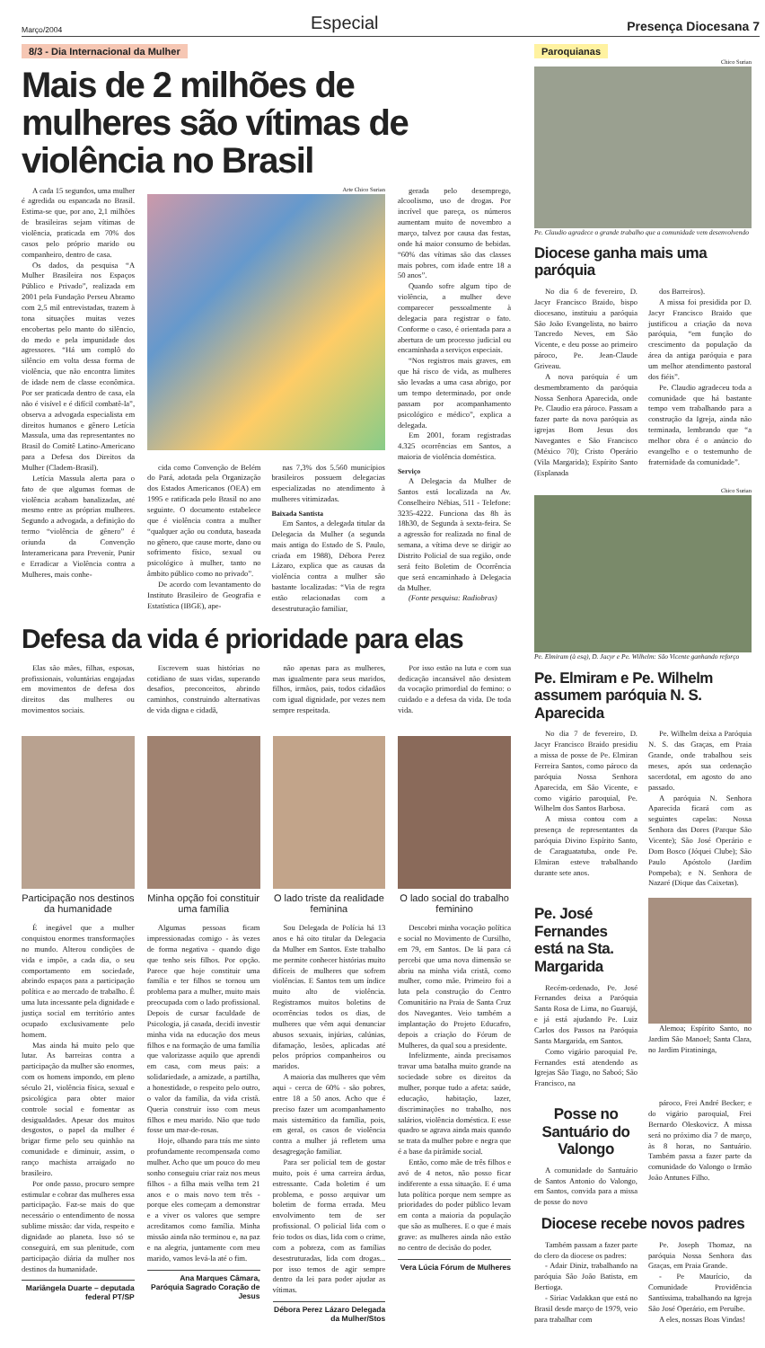Março/2004 Especial Presença Diocesana 7
8/3 - Dia Internacional da Mulher
Mais de 2 milhões de mulheres são vítimas de violência no Brasil
A cada 15 segundos, uma mulher é agredida ou espancada no Brasil. Estima-se que, por ano, 2,1 milhões de brasileiras sejam vítimas de violência, praticada em 70% dos casos pelo próprio marido ou companheiro, dentro de casa.
Os dados, da pesquisa “A Mulher Brasileira nos Espaços Público e Privado”, realizada em 2001 pela Fundação Perseu Abramo com 2,5 mil entrevistadas, trazem à tona situações muitas vezes encobertas pelo manto do silêncio, do medo e pela impunidade dos agressores. “Há um complô do silêncio em volta dessa forma de violência, que não encontra limites de idade nem de classe econômica. Por ser praticada dentro de casa, ela não é visível e é difícil combatê-la”, observa a advogada especialista em direitos humanos e gênero Letícia Massula, uma das representantes no Brasil do Comitê Latino-Americano para a Defesa dos Direitos da Mulher (Cladem-Brasil).
Letícia Massula alerta para o fato de que algumas formas de violência acabam banalizadas, até mesmo entre as próprias mulheres. Segundo a advogada, a definição do termo “violência de gênero” é oriunda da Convenção Interamericana para Prevenir, Punir e Erradicar a Violência contra a Mulheres, mais conhe-
Arte Chico Surian
cida como Convenção de Belém do Pará, adotada pela Organização dos Estados Americanos (OEA) em 1995 e ratificada pelo Brasil no ano seguinte. O documento estabelece que é violência contra a mulher “qualquer ação ou conduta, baseada no gênero, que cause morte, dano ou sofrimento físico, sexual ou psicológico à mulher, tanto no âmbito público como no privado”.
De acordo com levantamento do Instituto Brasileiro de Geografia e Estatística (IBGE), ape-
nas 7,3% dos 5.560 municípios brasileiros possuem delegacias especializadas no atendimento à mulheres vitimizadas.
Baixada Santista
Em Santos, a delegada titular da Delegacia da Mulher (a segunda mais antiga do Estado de S. Paulo, criada em 1988), Débora Perez Lázaro, explica que as causas da violência contra a mulher são bastante localizadas: “Via de regra estão relacionadas com a desestruturação familiar,
gerada pelo desemprego, alcoolismo, uso de drogas. Por incrível que pareça, os números aumentam muito de novembro a março, talvez por causa das festas, onde há maior consumo de bebidas. “60% das vítimas são das classes mais pobres, com idade entre 18 a 50 anos”.
Quando sofre algum tipo de violência, a mulher deve comparecer pessoalmente à delegacia para registrar o fato. Conforme o caso, é orientada para a abertura de um processo judicial ou encaminhada a serviços especiais.
“Nos registros mais graves, em que há risco de vida, as mulheres são levadas a uma casa abrigo, por um tempo determinado, por onde passam por acompanhamento psicológico e médico”, explica a delegada.
Em 2001, foram registradas 4.325 ocorrências em Santos, a maioria de violência doméstica.
Serviço
A Delegacia da Mulher de Santos está localizada na Av. Conselheiro Nébias, 511 - Telefone: 3235-4222. Funciona das 8h às 18h30, de Segunda à sexta-feira. Se a agressão for realizada no final de semana, a vítima deve se dirigir ao Distrito Policial de sua região, onde será feito Boletim de Ocorrência que será encaminhado à Delegacia da Mulher.
(Fonte pesquisa: Radiobras)
Defesa da vida é prioridade para elas
Elas são mães, filhas, esposas, profissionais, voluntárias engajadas em movimentos de defesa dos direitos das mulheres ou movimentos sociais.
Escrevem suas histórias no cotidiano de suas vidas, superando desafios, preconceitos, abrindo caminhos, construindo alternativas de vida digna e cidadã,
não apenas para as mulheres, mas igualmente para seus maridos, filhos, irmãos, pais, todos cidadãos com igual dignidade, por vezes nem sempre respeitada.
Por isso estão na luta e com sua dedicação incansável não desistem da vocação primordial do femino: o cuidado e a defesa da vida. De toda vida.
Participação nos destinos da humanidade
É inegável que a mulher conquistou enormes transformações no mundo. Alterou condições de vida e impõe, a cada dia, o seu comportamento em sociedade, abrindo espaços para a participação política e ao mercado de trabalho. É uma luta incessante pela dignidade e justiça social em território antes ocupado exclusivamente pelo homem.
Mas ainda há muito pelo que lutar. As barreiras contra a participação da mulher são enormes, com os homens impondo, em pleno século 21, violência física, sexual e psicológica para obter maior controle social e fomentar as desigualdades. Apesar dos muitos desgostos, o papel da mulher é brigar firme pelo seu quinhão na comunidade e diminuir, assim, o ranço machista arraigado no brasileiro.
Por onde passo, procuro sempre estimular e cobrar das mulheres essa participação. Faz-se mais do que necessário o entendimento de nossa sublime missão: dar vida, respeito e dignidade ao planeta. Isso só se conseguirá, em sua plenitude, com participação diária da mulher nos destinos da humanidade.
Mariângela Duarte – deputada federal PT/SP
Minha opção foi constituir uma família
Algumas pessoas ficam impressionadas comigo - às vezes de forma negativa - quando digo que tenho seis filhos. Por opção. Parece que hoje constituir uma família e ter filhos se tornou um problema para a mulher, muito mais preocupada com o lado profissional. Depois de cursar faculdade de Psicologia, já casada, decidi investir minha vida na educação dos meus filhos e na formação de uma família que valorizasse aquilo que aprendi em casa, com meus pais: a solidariedade, a amizade, a partilha, a honestidade, o respeito pelo outro, o valor da família, da vida cristã. Queria construir isso com meus filhos e meu marido. Não que tudo fosse um mar-de-rosas.
Hoje, olhando para trás me sinto profundamente recompensada como mulher. Acho que um pouco do meu sonho conseguiu criar raiz nos meus filhos - a filha mais velha tem 21 anos e o mais novo tem três - porque eles começam a demonstrar e a viver os valores que sempre acreditamos como família. Minha missão ainda não terminou e, na paz e na alegria, juntamente com meu marido, vamos levá-la até o fim.
Ana Marques Câmara, Paróquia Sagrado Coração de Jesus
O lado triste da realidade feminina
Sou Delegada de Polícia há 13 anos e há oito titular da Delegacia da Mulher em Santos. Este trabalho me permite conhecer histórias muito difíceis de mulheres que sofrem violências. E Santos tem um índice muito alto de violência. Registramos muitos boletins de ocorrências todos os dias, de mulheres que vêm aqui denunciar abusos sexuais, injúrias, calúnias, difamação, lesões, aplicadas até pelos próprios companheiros ou maridos.
A maioria das mulheres que vêm aqui - cerca de 60% - são pobres, entre 18 a 50 anos. Acho que é preciso fazer um acompanhamento mais sistemático da família, pois, em geral, os casos de violência contra a mulher já refletem uma desagregação familiar.
Para ser policial tem de gostar muito, pois é uma carreira árdua, estressante. Cada boletim é um problema, e posso arquivar um boletim de forma errada. Meu envolvimento tem de ser profissional. O policial lida com o feio todos os dias, lida com o crime, com a pobreza, com as famílias desestruturadas, lida com drogas... por isso temos de agir sempre dentro da lei para poder ajudar as vítimas.
Débora Perez Lázaro Delegada da Mulher/Stos
O lado social do trabalho feminino
Descobri minha vocação política e social no Movimento de Cursilho, em 79, em Santos. De lá para cá percebi que uma nova dimensão se abriu na minha vida cristã, como mulher, como mãe. Primeiro foi a luta pela construção do Centro Comunitário na Praia de Santa Cruz dos Navegantes. Veio também a implantação do Projeto Educafro, depois a criação do Fórum de Mulheres, da qual sou a presidente.
Infelizmente, ainda precisamos travar uma batalha muito grande na sociedade sobre os direitos da mulher, porque tudo a afeta: saúde, educação, habitação, lazer, discriminações no trabalho, nos salários, violência doméstica. E esse quadro se agrava ainda mais quando se trata da mulher pobre e negra que é a base da pirâmide social.
Então, como mãe de três filhos e avó de 4 netos, não posso ficar indiferente a essa situação. E é uma luta política porque nem sempre as prioridades do poder público levam em conta a maioria da população que são as mulheres. E o que é mais grave: as mulheres ainda não estão no centro de decisão do poder.
Vera Lúcia Fórum de Mulheres
Paroquianas
Chico Surian
Pe. Claudio agradece o grande trabalho que a comunidade vem desenvolvendo
Diocese ganha mais uma paróquia
No dia 6 de fevereiro, D. Jacyr Francisco Braido, bispo diocesano, instituiu a paróquia São João Evangelista, no bairro Tancredo Neves, em São Vicente, e deu posse ao primeiro pároco, Pe. Jean-Claude Griveau.
A nova paróquia é um desmembramento da paróquia Nossa Senhora Aparecida, onde Pe. Claudio era pároco. Passam a fazer parte da nova paróquia as igrejas Bom Jesus dos Navegantes e São Francisco (México 70); Cristo Operário (Vila Margarida); Espírito Santo (Esplanada
dos Barreiros).
A missa foi presidida por D. Jacyr Francisco Braido que justificou a criação da nova paróquia, “em função do crescimento da população da área da antiga paróquia e para um melhor atendimento pastoral dos fiéis”.
Pe. Claudio agradeceu toda a comunidade que há bastante tempo vem trabalhando para a construção da Igreja, ainda não terminada, lembrando que “a melhor obra é o anúncio do evangelho e o testemunho de fraternidade da comunidade”.
Chico Surian
Pe. Elmiram (à esq), D. Jacyr e Pe. Wilhelm: São Vicente ganhando reforço
Pe. Elmiram e Pe. Wilhelm assumem paróquia N. S. Aparecida
No dia 7 de fevereiro, D. Jacyr Francisco Braido presidiu a missa de posse de Pe. Elmiran Ferreira Santos, como pároco da paróquia Nossa Senhora Aparecida, em São Vicente, e como vigário paroquial, Pe. Wilhelm dos Santos Barbosa.
A missa contou com a presença de representantes da paróquia Divino Espírito Santo, de Caraguatatuba, onde Pe. Elmiran esteve trabalhando durante sete anos.
Pe. Wilhelm deixa a Paróquia N. S. das Graças, em Praia Grande, onde trabalhou seis meses, após sua ordenação sacerdotal, em agosto do ano passado.
A paróquia N. Senhora Aparecida ficará com as seguintes capelas: Nossa Senhora das Dores (Parque São Vicente); São José Operário e Dom Bosco (Jóquei Clube); São Paulo Apóstolo (Jardim Pompeba); e N. Senhora de Nazaré (Dique das Caixetas).
Pe. José Fernandes está na Sta. Margarida
Recém-ordenado, Pe. José Fernandes deixa a Paróquia Santa Rosa de Lima, no Guarujá, e já está ajudando Pe. Luiz Carlos dos Passos na Paróquia Santa Margarida, em Santos.
Como vigário paroquial Pe. Fernandes está atendendo as Igrejas São Tiago, no Saboó; São Francisco, na
Alemoa; Espírito Santo, no Jardim São Manoel; Santa Clara, no Jardim Piratininga,
Posse no Santuário do Valongo
A comunidade do Santuário de Santos Antonio do Valongo, em Santos, convida para a missa de posse do novo
pároco, Frei André Becker; e do vigário paroquial, Frei Bernardo Oleskovicz. A missa será no próximo dia 7 de março, às 8 horas, no Santuário. Também passa a fazer parte da comunidade do Valongo o Irmão João Antunes Filho.
Diocese recebe novos padres
Também passam a fazer parte do clero da diocese os padres:
- Adair Diniz, trabalhando na paróquia São João Batista, em Bertioga.
- Siriac Vadakkan que está no Brasil desde março de 1979, veio para trabalhar com
Pe. Joseph Thomaz, na paróquia Nossa Senhora das Graças, em Praia Grande.
- Pe Maurício, da Comunidade Providência Santíssima, trabalhando na Igreja São José Operário, em Peruíbe.
A eles, nossas Boas Vindas!